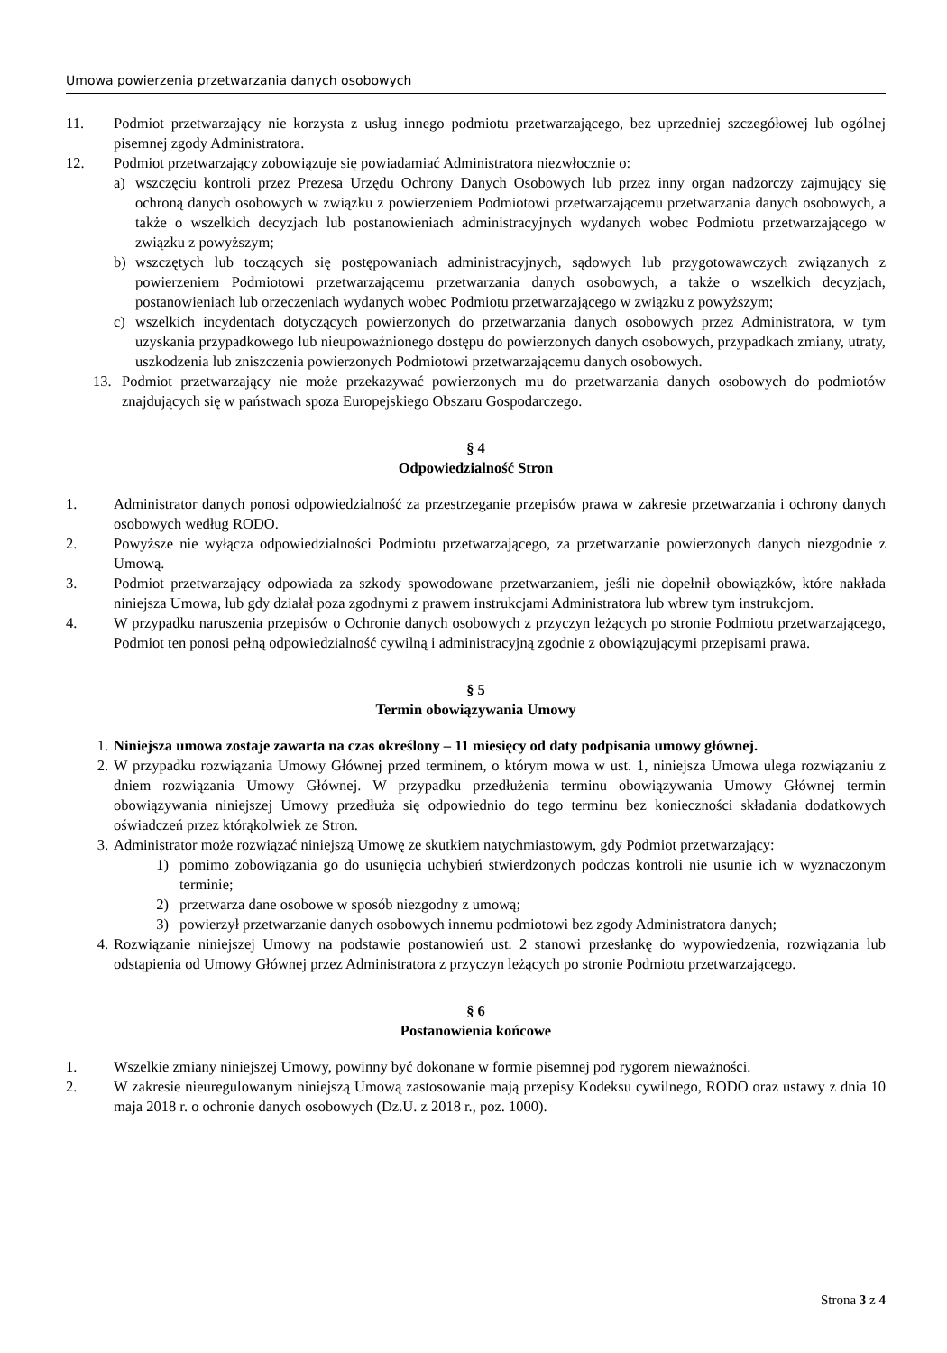Umowa powierzenia przetwarzania danych osobowych
11. Podmiot przetwarzający nie korzysta z usług innego podmiotu przetwarzającego, bez uprzedniej szczegółowej lub ogólnej pisemnej zgody Administratora.
12. Podmiot przetwarzający zobowiązuje się powiadamiać Administratora niezwłocznie o:
a) wszczęciu kontroli przez Prezesa Urzędu Ochrony Danych Osobowych lub przez inny organ nadzorczy zajmujący się ochroną danych osobowych w związku z powierzeniem Podmiotowi przetwarzającemu przetwarzania danych osobowych, a także o wszelkich decyzjach lub postanowieniach administracyjnych wydanych wobec Podmiotu przetwarzającego w związku z powyższym;
b) wszczętych lub toczących się postępowaniach administracyjnych, sądowych lub przygotowawczych związanych z powierzeniem Podmiotowi przetwarzającemu przetwarzania danych osobowych, a także o wszelkich decyzjach, postanowieniach lub orzeczeniach wydanych wobec Podmiotu przetwarzającego w związku z powyższym;
c) wszelkich incydentach dotyczących powierzonych do przetwarzania danych osobowych przez Administratora, w tym uzyskania przypadkowego lub nieupoważnionego dostępu do powierzonych danych osobowych, przypadkach zmiany, utraty, uszkodzenia lub zniszczenia powierzonych Podmiotowi przetwarzającemu danych osobowych.
13. Podmiot przetwarzający nie może przekazywać powierzonych mu do przetwarzania danych osobowych do podmiotów znajdujących się w państwach spoza Europejskiego Obszaru Gospodarczego.
§ 4
Odpowiedzialność Stron
1. Administrator danych ponosi odpowiedzialność za przestrzeganie przepisów prawa w zakresie przetwarzania i ochrony danych osobowych według RODO.
2. Powyższe nie wyłącza odpowiedzialności Podmiotu przetwarzającego, za przetwarzanie powierzonych danych niezgodnie z Umową.
3. Podmiot przetwarzający odpowiada za szkody spowodowane przetwarzaniem, jeśli nie dopełnił obowiązków, które nakłada niniejsza Umowa, lub gdy działał poza zgodnymi z prawem instrukcjami Administratora lub wbrew tym instrukcjom.
4. W przypadku naruszenia przepisów o Ochronie danych osobowych z przyczyn leżących po stronie Podmiotu przetwarzającego, Podmiot ten ponosi pełną odpowiedzialność cywilną i administracyjną zgodnie z obowiązującymi przepisami prawa.
§ 5
Termin obowiązywania Umowy
1. Niniejsza umowa zostaje zawarta na czas określony – 11 miesięcy od daty podpisania umowy głównej.
2. W przypadku rozwiązania Umowy Głównej przed terminem, o którym mowa w ust. 1, niniejsza Umowa ulega rozwiązaniu z dniem rozwiązania Umowy Głównej. W przypadku przedłużenia terminu obowiązywania Umowy Głównej termin obowiązywania niniejszej Umowy przedłuża się odpowiednio do tego terminu bez konieczności składania dodatkowych oświadczeń przez którąkolwiek ze Stron.
3. Administrator może rozwiązać niniejszą Umowę ze skutkiem natychmiastowym, gdy Podmiot przetwarzający:
1) pomimo zobowiązania go do usunięcia uchybień stwierdzonych podczas kontroli nie usunie ich w wyznaczonym terminie;
2) przetwarza dane osobowe w sposób niezgodny z umową;
3) powierzył przetwarzanie danych osobowych innemu podmiotowi bez zgody Administratora danych;
4. Rozwiązanie niniejszej Umowy na podstawie postanowień ust. 2 stanowi przesłankę do wypowiedzenia, rozwiązania lub odstąpienia od Umowy Głównej przez Administratora z przyczyn leżących po stronie Podmiotu przetwarzającego.
§ 6
Postanowienia końcowe
1. Wszelkie zmiany niniejszej Umowy, powinny być dokonane w formie pisemnej pod rygorem nieważności.
2. W zakresie nieuregulowanym niniejszą Umową zastosowanie mają przepisy Kodeksu cywilnego, RODO oraz ustawy z dnia 10 maja 2018 r. o ochronie danych osobowych (Dz.U. z 2018 r., poz. 1000).
Strona 3 z 4